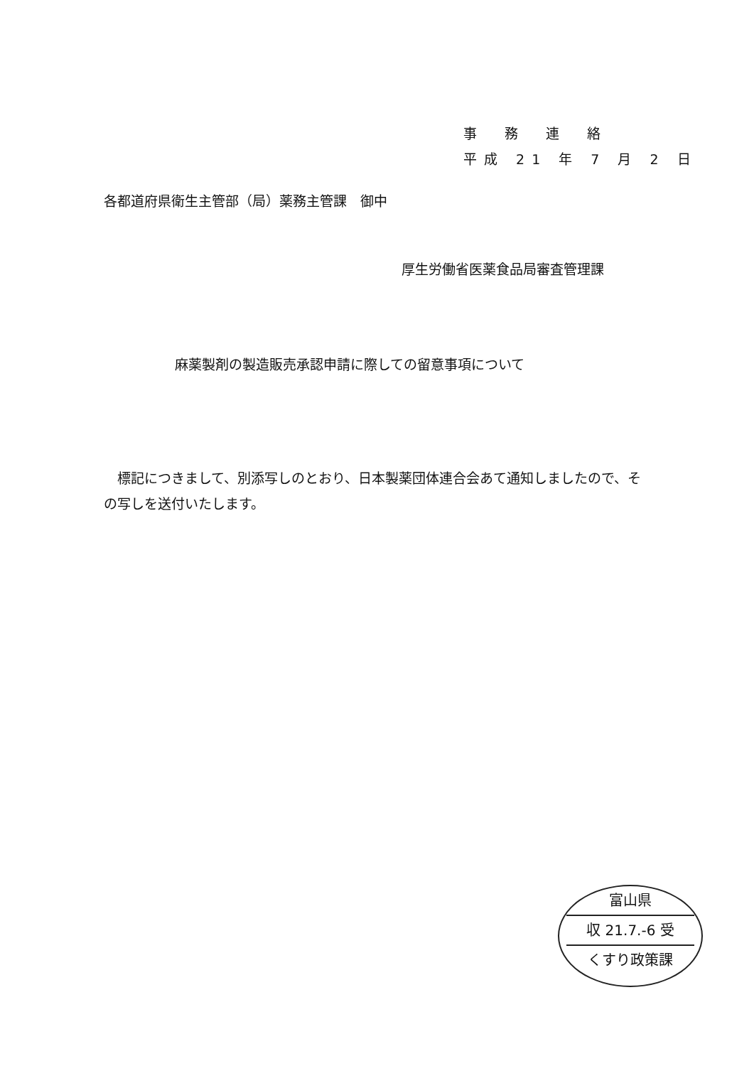事　務　連　絡
平成 21 年 7 月 2 日
各都道府県衛生主管部（局）薬務主管課　御中
厚生労働省医薬食品局審査管理課
麻薬製剤の製造販売承認申請に際しての留意事項について
標記につきまして、別添写しのとおり、日本製薬団体連合会あて通知しましたので、その写しを送付いたします。
富山県
収 21.7.-6 受
くすり政策課